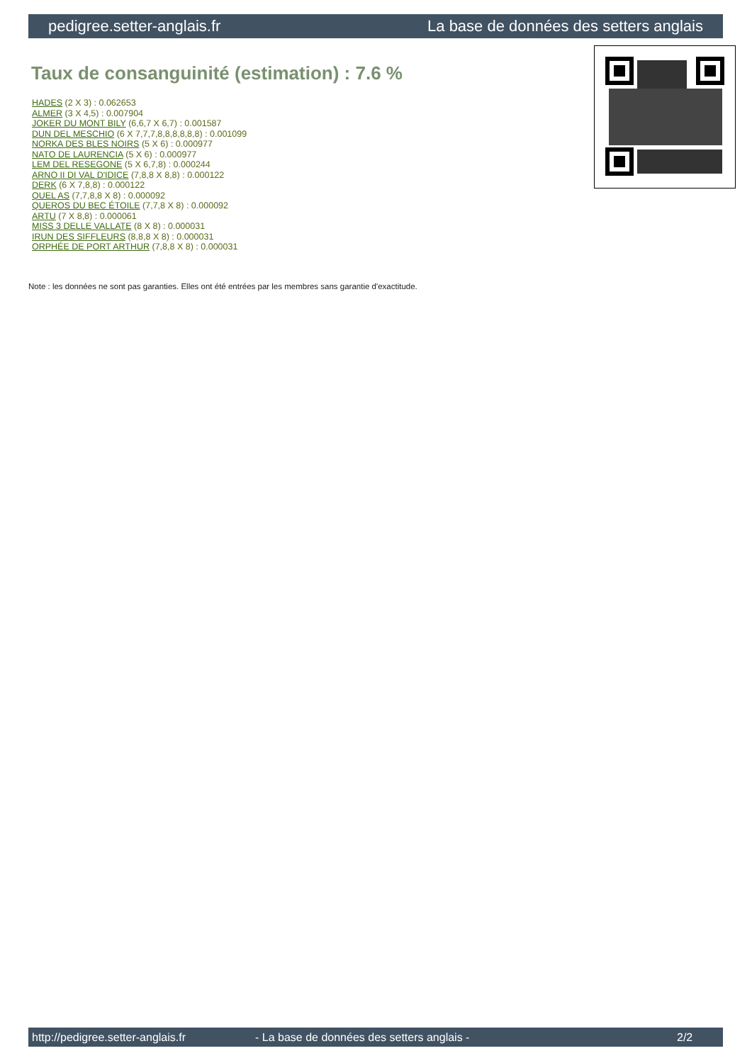pedigree.setter-anglais.fr La base de données des setters anglais
Taux de consanguinité (estimation) : 7.6 %
HADES (2 X 3) : 0.062653
ALMER (3 X 4,5) : 0.007904
JOKER DU MONT BILY (6,6,7 X 6,7) : 0.001587
DUN DEL MESCHIO (6 X 7,7,7,8,8,8,8,8,8) : 0.001099
NORKA DES BLES NOIRS (5 X 6) : 0.000977
NATO DE LAURENCIA (5 X 6) : 0.000977
LEM DEL RESEGONE (5 X 6,7,8) : 0.000244
ARNO II DI VAL D'IDICE (7,8,8 X 8,8) : 0.000122
DERK (6 X 7,8,8) : 0.000122
QUEL AS (7,7,8,8 X 8) : 0.000092
QUEROS DU BEC ÉTOILE (7,7,8 X 8) : 0.000092
ARTU (7 X 8,8) : 0.000061
MISS 3 DELLE VALLATE (8 X 8) : 0.000031
IRUN DES SIFFLEURS (8,8,8 X 8) : 0.000031
ORPHÉE DE PORT ARTHUR (7,8,8 X 8) : 0.000031
Note : les données ne sont pas garanties. Elles ont été entrées par les membres sans garantie d'exactitude.
http://pedigree.setter-anglais.fr - La base de données des setters anglais - 2/2